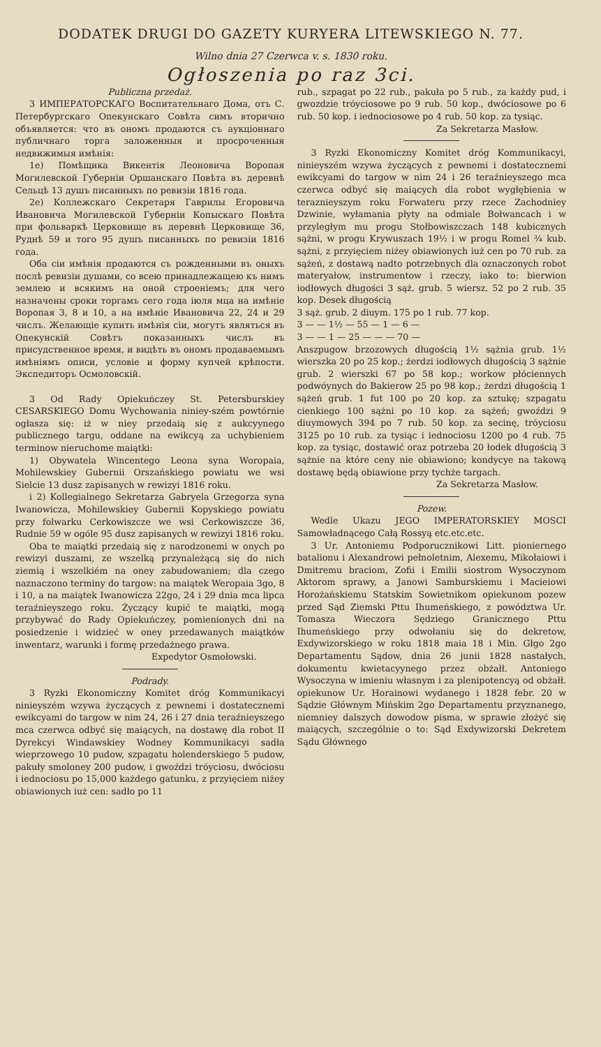DODATEK DRUGI DO GAZETY KURYERA LITEWSKIEGO N. 77.
Wilno dnia 27 Czerwca v. s. 1830 roku.
Ogłoszenia po raz 3ci.
Publiczna przedaż.
3 ИМПЕРАТОРСКАГО Воспитательнаго Дома, отъ С. Петербургскаго Опекунскаго Совѣта симъ вторично объявляется: что въ ономъ продаются съ аукціоннаго публичнаго торга заложенныя и просроченныя недвижимыя имѣнія:
1е) Помѣщика Викентія Леоновича Воропая Могилевской Губерніи Оршанскаго Повѣта въ деревнѣ Сельцѣ 13 душъ писанныхъ по ревизіи 1816 года.
2е) Коллежскаго Секретаря Гаврилы Егоровича Ивановича Могилевской Губерніи Копыскаго Повѣта при фольваркѣ Церковище въ деревнѣ Церковище 36, Руднѣ 59 и того 95 душъ писанныхъ по ревизіи 1816 года.
Оба сіи имѣнія продаются съ рожденными въ оныхъ послѣ ревизіи душами, со всею принадлежащею къ нимъ землею и всякимъ на оной строеніемъ; для чего назначены сроки торгамъ сего года іюля мца на имѣніе Воропая 3, 8 и 10, а на имѣніе Ивановича 22, 24 и 29 числъ. Желающіе купить имѣнія сіи, могутъ являться въ Опекунскій Совѣтъ показанныхъ числъ въ присудственное время, и видѣть въ ономъ продаваемымъ имѣніямъ описи, условіе и форму купчей крѣпости. Экспедиторъ Осмоловскій.
3 Od Rady Opiekuńczey St. Petersburskiey CESARSKIEGO Domu Wychowania niniey-szém powtórnie ogłasza się: iż w niey przedaią się z aukcyynego publicznego targu, oddane na ewikcyą za uchybieniem terminow nieruchome maiątki:
1) Obywatela Wincentego Leona syna Woropaia, Mohilewskiey Gubernii Orszańskiego powiatu we wsi Sielcie 13 dusz zapisanych w rewizyi 1816 roku.
i 2) Kollegialnego Sekretarza Gabryela Grzegorza syna Iwanowicza, Mohilewskiey Gubernii Kopyskiego powiatu przy folwarku Cerkowiszcze we wsi Cerkowiszcze 36, Rudnie 59 w ogóle 95 dusz zapisanych w rewizyi 1816 roku.
Oba te maiątki przedaią się z narodzonemi w onych po rewizyi duszami, ze wszelką przynależącą się do nich ziemią i wszelkiém na oney zabudowaniem; dla czego naznaczono terminy do targow: na maiątek Weropaia 3go, 8 i 10, a na maiątek Iwanowicza 22go, 24 i 29 dnia mca lipca teraźnieyszego roku. Życzący kupić te maiątki, mogą przybywać do Rady Opiekuńczey, pomienionych dni na posiedzenie i widzieć w oney przedawanych maiątków inwentarz, warunki i formę przedażnego prawa.
Expedytor Osmołowski.
Podrady.
3 Ryzki Ekonomiczny Komitet dróg Kommunikacyi ninieyszém wzywa życzących z pewnemi i dostatecznemi ewikcyami do targow w nim 24, 26 i 27 dnia teraźnieyszego mca czerwca odbyć się maiących, na dostawę dla robot II Dyrekcyi Windawskiey Wodney Kommunikacyi sadła wieprzowego 10 pudow, szpagatu holenderskiego 5 pudow, pakuły smoloney 200 pudow, i gwoździ tróyciosu, dwóciosu i iednociosu po 15,000 każdego gatunku, z przyięciem niżey obiawionych iuż cen: sadło po 11
rub., szpagat po 22 rub., pakuła po 5 rub., za każdy pud, i gwozdzie tróyciosowe po 9 rub. 50 kop., dwóciosowe po 6 rub. 50 kop. i iednociosowe po 4 rub. 50 kop. za tysiąc.
Za Sekretarza Masłow.
3 Ryzki Ekonomiczny Komitet dróg Kommunikacyi, ninieyszém wzywa życzących z pewnemi i dostatecznemi ewikcyami do targow w nim 24 i 26 teraźnieyszego mca czerwca odbyć się maiących dla robot wygłębienia w teraznieyszym roku Forwateru przy rzece Zachodniey Dzwinie, wyłamania płyty na odmiale Bołwancach i w przyległym mu progu Stołbowiszczach 148 kubicznych sążni, w progu Krywuszach 19½ i w progu Romel ¾ kub. sążni, z przyięciem niżey obiawionych iuż cen po 70 rub. za sążeń, z dostawą nadto potrzebnych dla oznaczonych robot materyałow, instrumentow i rzeczy, iako to: bierwion iodłowych długości 3 sąż. grub. 5 wiersz. 52 po 2 rub. 35 kop. Desek długością
3 sąż. grub. 2 diuym. 175 po 1 rub. 77 kop.
3 — — 1½ — 55 — 1 — 6 —
3 — — 1 — 25 — — — 70 —
Anszpugow brzozowych długością 1½ sążnia grub. 1½ wierszka 20 po 25 kop.; żerdzi iodłowych długością 3 sążnie grub. 2 wierszki 67 po 58 kop.; workow płóciennych podwóynych do Bakierow 25 po 98 kop.; żerdzi długością 1 sążeń grub. 1 fut 100 po 20 kop. za sztukę; szpagatu cienkiego 100 sążni po 10 kop. za sążeń; gwoździ 9 diuymowych 394 po 7 rub. 50 kop. za secinę, tróyciosu 3125 po 10 rub. za tysiąc i iednociosu 1200 po 4 rub. 75 kop. za tysiąc, dostawić oraz potrzeba 20 łodek długością 3 sążnie na które ceny nie obiawiono; kondycye na takową dostawę będą obiawione przy tychże targach.
Za Sekretarza Masłow.
Pozew.
Wedle Ukazu JEGO IMPERATORSKIEY MOSCI Samowładnącego Całą Rossyą etc.etc.etc.
3 Ur. Antoniemu Podporucznikowi Litt. pioniernego batalionu i Alexandrowi pełnoletnim, Alexemu, Mikołaiowi i Dmitremu braciom, Zofii i Emilii siostrom Wysoczynom Aktorom sprawy, a Janowi Samburskiemu i Macieiowi Horożańskiemu Statskim Sowietnikom opiekunom pozew przed Sąd Ziemski Pttu Ihumeńskiego, z powództwa Ur. Tomasza Wieczora Sędziego Granicznego Pttu Ihumeńskiego przy odwołaniu się do dekretow, Exdywizorskiego w roku 1818 maia 18 i Min. Głgo 2go Departamentu Sądow, dnia 26 junii 1828 nastałych, dokumentu kwietacyynego przez obżałł. Antoniego Wysoczyna w imieniu własnym i za plenipotencyą od obżałł. opiekunow Ur. Horainowi wydanego i 1828 febr. 20 w Sądzie Głównym Mińskim 2go Departamentu przyznanego, niemniey dalszych dowodow pisma, w sprawie złożyć się maiących, szczególnie o to: Sąd Exdywizorski Dekretem Sądu Głównego